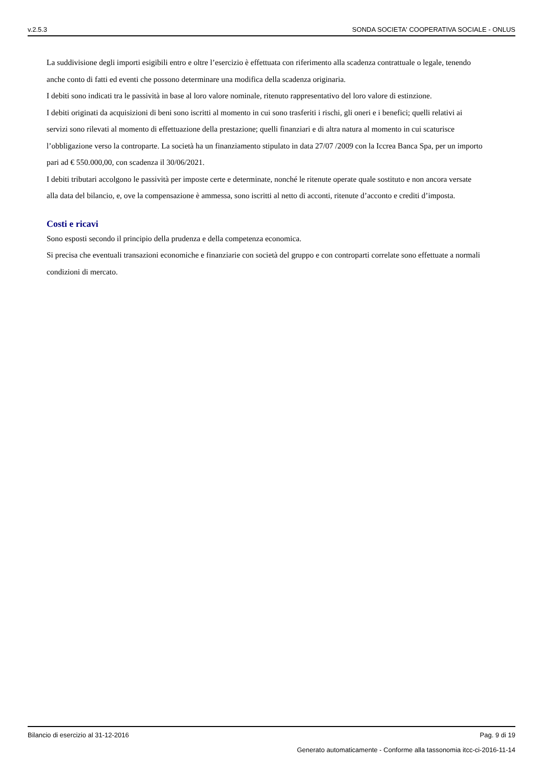v.2.5.3 SONDA SOCIETA' COOPERATIVA SOCIALE - ONLUS
La suddivisione degli importi esigibili entro e oltre l’esercizio è effettuata con riferimento alla scadenza contrattuale o legale, tenendo anche conto di fatti ed eventi che possono determinare una modifica della scadenza originaria.
I debiti sono indicati tra le passività in base al loro valore nominale, ritenuto rappresentativo del loro valore di estinzione.
I debiti originati da acquisizioni di beni sono iscritti al momento in cui sono trasferiti i rischi, gli oneri e i benefici; quelli relativi ai servizi sono rilevati al momento di effettuazione della prestazione; quelli finanziari e di altra natura al momento in cui scaturisce l’obbligazione verso la controparte. La società ha un finanziamento stipulato in data 27/07 /2009 con la Iccrea Banca Spa, per un importo pari ad € 550.000,00, con scadenza il 30/06/2021.
I debiti tributari accolgono le passività per imposte certe e determinate, nonché le ritenute operate quale sostituto e non ancora versate alla data del bilancio, e, ove la compensazione è ammessa, sono iscritti al netto di acconti, ritenute d’acconto e crediti d’imposta.
Costi e ricavi
Sono esposti secondo il principio della prudenza e della competenza economica.
Si precisa che eventuali transazioni economiche e finanziarie con società del gruppo e con controparti correlate sono effettuate a normali condizioni di mercato.
Bilancio di esercizio al 31-12-2016 Pag. 9 di 19
Generato automaticamente - Conforme alla tassonomia itcc-ci-2016-11-14